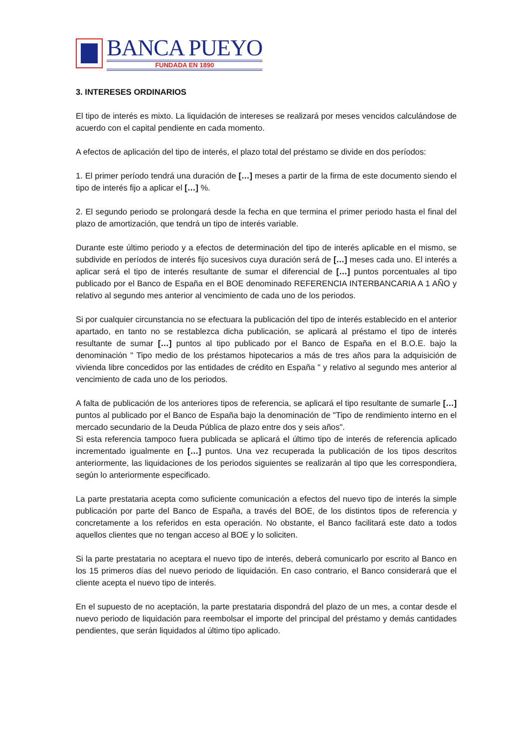BANCA PUEYO
FUNDADA EN 1890
3. INTERESES ORDINARIOS
El tipo de interés es mixto. La liquidación de intereses se realizará por meses vencidos calculándose de acuerdo con el capital pendiente en cada momento.
A efectos de aplicación del tipo de interés, el plazo total del préstamo se divide en dos períodos:
1. El primer período tendrá una duración de […] meses a partir de la firma de este documento siendo el tipo de interés fijo a aplicar el […] %.
2. El segundo periodo se prolongará desde la fecha en que termina el primer periodo hasta el final del plazo de amortización, que tendrá un tipo de interés variable.
Durante este último periodo y a efectos de determinación del tipo de interés aplicable en el mismo, se subdivide en períodos de interés fijo sucesivos cuya duración será de […] meses cada uno. El interés a aplicar será el tipo de interés resultante de sumar el diferencial de […] puntos porcentuales al tipo publicado por el Banco de España en el BOE denominado REFERENCIA INTERBANCARIA A 1 AÑO y relativo al segundo mes anterior al vencimiento de cada uno de los periodos.
Si por cualquier circunstancia no se efectuara la publicación del tipo de interés establecido en el anterior apartado, en tanto no se restablezca dicha publicación, se aplicará al préstamo el tipo de interés resultante de sumar […] puntos al tipo publicado por el Banco de España en el B.O.E. bajo la denominación " Tipo medio de los préstamos hipotecarios a más de tres años para la adquisición de vivienda libre concedidos por las entidades de crédito en España " y relativo al segundo mes anterior al vencimiento de cada uno de los periodos.
A falta de publicación de los anteriores tipos de referencia, se aplicará el tipo resultante de sumarle […] puntos al publicado por el Banco de España bajo la denominación de "Tipo de rendimiento interno en el mercado secundario de la Deuda Pública de plazo entre dos y seis años".
Si esta referencia tampoco fuera publicada se aplicará el último tipo de interés de referencia aplicado incrementado igualmente en […] puntos. Una vez recuperada la publicación de los tipos descritos anteriormente, las liquidaciones de los periodos siguientes se realizarán al tipo que les correspondiera, según lo anteriormente especificado.
La parte prestataria acepta como suficiente comunicación a efectos del nuevo tipo de interés la simple publicación por parte del Banco de España, a través del BOE, de los distintos tipos de referencia y concretamente a los referidos en esta operación. No obstante, el Banco facilitará este dato a todos aquellos clientes que no tengan acceso al BOE y lo soliciten.
Si la parte prestataria no aceptara el nuevo tipo de interés, deberá comunicarlo por escrito al Banco en los 15 primeros días del nuevo periodo de liquidación. En caso contrario, el Banco considerará que el cliente acepta el nuevo tipo de interés.
En el supuesto de no aceptación, la parte prestataria dispondrá del plazo de un mes, a contar desde el nuevo periodo de liquidación para reembolsar el importe del principal del préstamo y demás cantidades pendientes, que serán liquidados al último tipo aplicado.